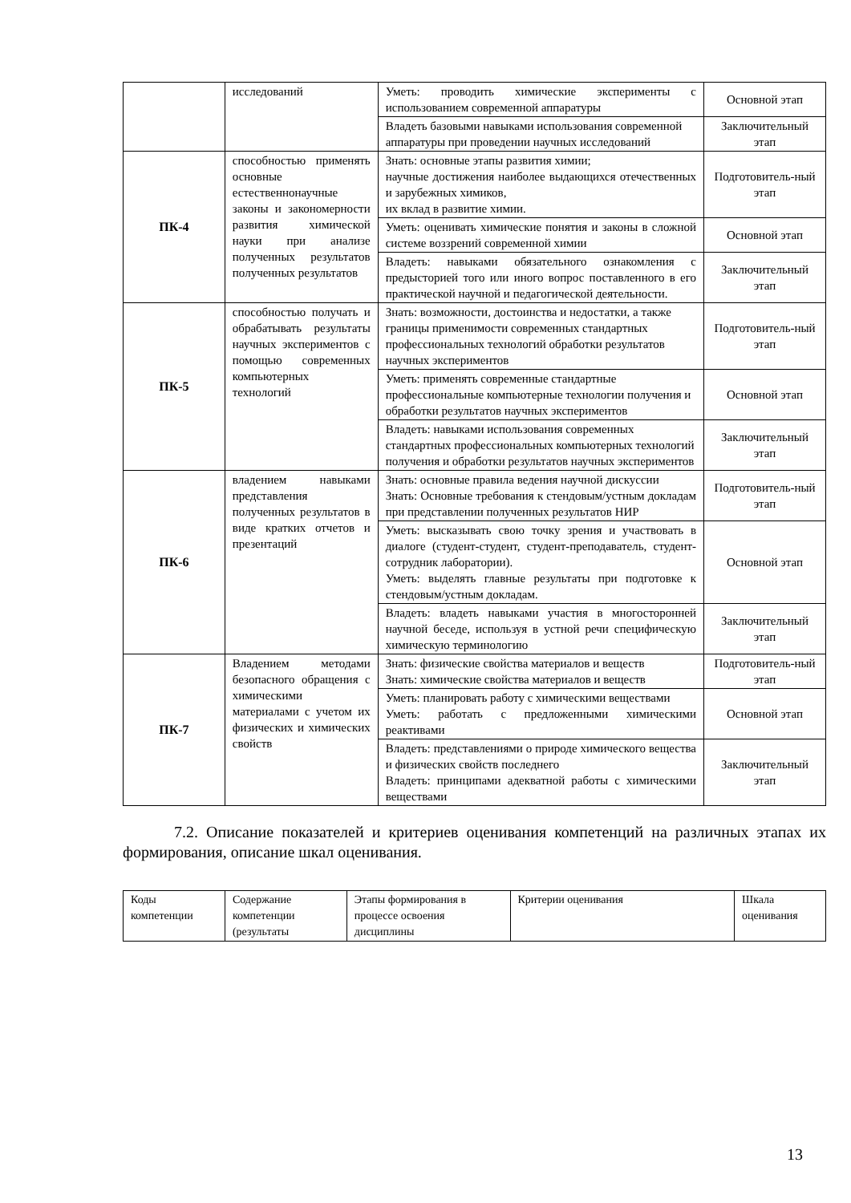| | исследований | Уметь: проводить химические эксперименты с использованием современной аппаратуры | Основной этап |
| | | Владеть базовыми навыками использования современной аппаратуры при проведении научных исследований | Заключительный этап |
| ПК-4 | способностью применять основные естественнонаучные законы и закономерности развития химической науки при анализе полученных результатов полученных результатов | Знать: основные этапы развития химии; научные достижения наиболее выдающихся отечественных и зарубежных химиков, их вклад в развитие химии. | Подготовитель-ный этап |
| | | Уметь: оценивать химические понятия и законы в сложной системе воззрений современной химии | Основной этап |
| | | Владеть: навыками обязательного ознакомления с предысторией того или иного вопрос поставленного в его практической научной и педагогической деятельности. | Заключительный этап |
| ПК-5 | способностью получать и обрабатывать результаты научных экспериментов с помощью современных компьютерных технологий | Знать: возможности, достоинства и недостатки, а также границы применимости современных стандартных профессиональных технологий обработки результатов научных экспериментов | Подготовитель-ный этап |
| | | Уметь: применять современные стандартные профессиональные компьютерные технологии получения и обработки результатов научных экспериментов | Основной этап |
| | | Владеть: навыками использования современных стандартных профессиональных компьютерных технологий получения и обработки результатов научных экспериментов | Заключительный этап |
| ПК-6 | владением навыками представления полученных результатов в виде кратких отчетов и презентаций | Знать: основные правила ведения научной дискуссии Знать: Основные требования к стендовым/устным докладам при представлении полученных результатов НИР | Подготовитель-ный этап |
| | | Уметь: высказывать свою точку зрения и участвовать в диалоге (студент-студент, студент-преподаватель, студент-сотрудник лаборатории). Уметь: выделять главные результаты при подготовке к стендовым/устным докладам. | Основной этап |
| | | Владеть: владеть навыками участия в многосторонней научной беседе, используя в устной речи специфическую химическую терминологию | Заключительный этап |
| ПК-7 | Владением методами безопасного обращения с химическими материалами с учетом их физических и химических свойств | Знать: физические свойства материалов и веществ Знать: химические свойства материалов и веществ | Подготовитель-ный этап |
| | | Уметь: планировать работу с химическими веществами Уметь: работать с предложенными химическими реактивами | Основной этап |
| | | Владеть: представлениями о природе химического вещества и физических свойств последнего Владеть: принципами адекватной работы с химическими веществами | Заключительный этап |
7.2. Описание показателей и критериев оценивания компетенций на различных этапах их формирования, описание шкал оценивания.
| Коды компетенции | Содержание компетенции (результаты | Этапы формирования в процессе освоения дисциплины | Критерии оценивания | Шкала оценивания |
13